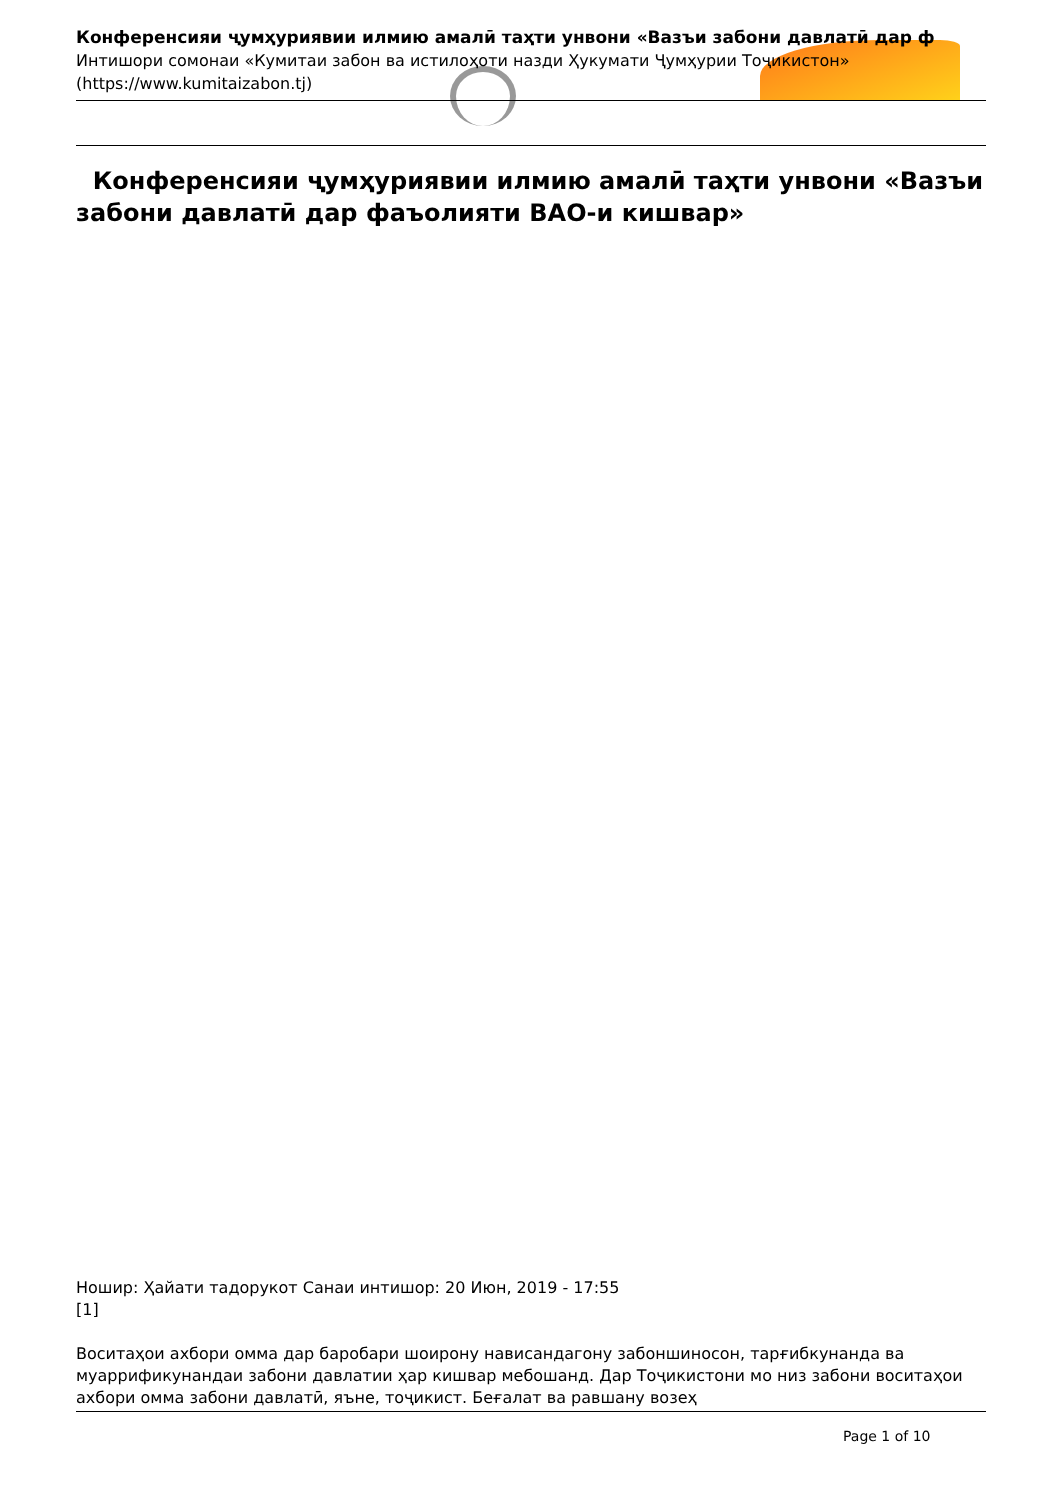Конференсияи ҷумҳуриявии илмию амалӣ таҳти унвони «Вазъи забони давлатӣ дар ф
Интишори сомонаи «Кумитаи забон ва истилоҳоти назди Ҳукумати Ҷумҳурии Тоҷикистон»
(https://www.kumitaizabon.tj)
Конференсияи ҷумҳуриявии илмию амалӣ таҳти унвони «Вазъи забони давлатӣ дар фаъолияти ВАО-и кишвар»
Ношир: Ҳайати тадорукот Санаи интишор: 20 Июн, 2019 - 17:55
[1]
Воситаҳои ахбори омма дар баробари шоирону нависандагону забоншиносон, тарғибкунанда ва муаррификунандаи забони давлатии ҳар кишвар мебошанд. Дар Тоҷикистони мо низ забони воситаҳои ахбори омма забони давлатӣ, яъне, тоҷикист. Беғалат ва равшану возеҳ
Page 1 of 10